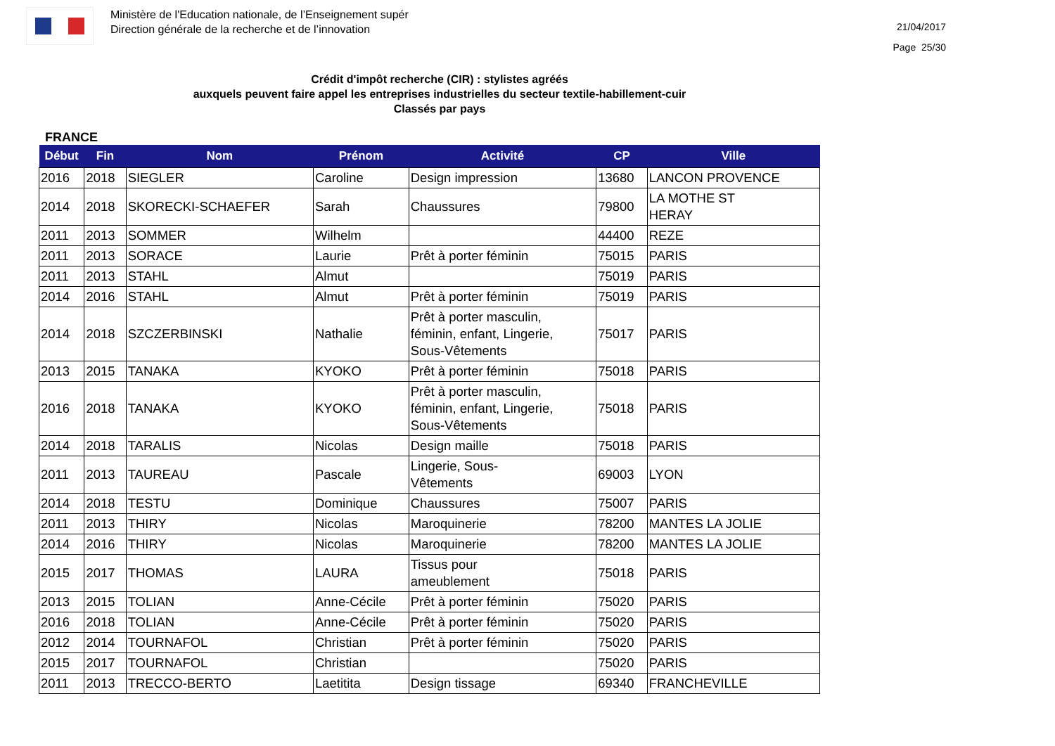Ministère de l'Education nationale, de l’Enseignement supér
Direction générale de la recherche et de l’innovation
21/04/2017
Page 25/30
Crédit d'impôt recherche (CIR) : stylistes agréés
auxquels peuvent faire appel les entreprises industrielles du secteur textile-habillement-cuir
Classés par pays
FRANCE
| Début | Fin | Nom | Prénom | Activité | CP | Ville |
| --- | --- | --- | --- | --- | --- | --- |
| 2016 | 2018 | SIEGLER | Caroline | Design impression | 13680 | LANCON PROVENCE |
| 2014 | 2018 | SKORECKI-SCHAEFER | Sarah | Chaussures | 79800 | LA MOTHE ST HERAY |
| 2011 | 2013 | SOMMER | Wilhelm | | 44400 | REZE |
| 2011 | 2013 | SORACE | Laurie | Prêt à porter féminin | 75015 | PARIS |
| 2011 | 2013 | STAHL | Almut | | 75019 | PARIS |
| 2014 | 2016 | STAHL | Almut | Prêt à porter féminin | 75019 | PARIS |
| 2014 | 2018 | SZCZERBINSKI | Nathalie | Prêt à porter masculin, féminin, enfant, Lingerie, Sous-Vêtements | 75017 | PARIS |
| 2013 | 2015 | TANAKA | KYOKO | Prêt à porter féminin | 75018 | PARIS |
| 2016 | 2018 | TANAKA | KYOKO | Prêt à porter masculin, féminin, enfant, Lingerie, Sous-Vêtements | 75018 | PARIS |
| 2014 | 2018 | TARALIS | Nicolas | Design maille | 75018 | PARIS |
| 2011 | 2013 | TAUREAU | Pascale | Lingerie, Sous- Vêtements | 69003 | LYON |
| 2014 | 2018 | TESTU | Dominique | Chaussures | 75007 | PARIS |
| 2011 | 2013 | THIRY | Nicolas | Maroquinerie | 78200 | MANTES LA JOLIE |
| 2014 | 2016 | THIRY | Nicolas | Maroquinerie | 78200 | MANTES LA JOLIE |
| 2015 | 2017 | THOMAS | LAURA | Tissus pour ameublement | 75018 | PARIS |
| 2013 | 2015 | TOLIAN | Anne-Cécile | Prêt à porter féminin | 75020 | PARIS |
| 2016 | 2018 | TOLIAN | Anne-Cécile | Prêt à porter féminin | 75020 | PARIS |
| 2012 | 2014 | TOURNAFOL | Christian | Prêt à porter féminin | 75020 | PARIS |
| 2015 | 2017 | TOURNAFOL | Christian | | 75020 | PARIS |
| 2011 | 2013 | TRECCO-BERTO | Laetitita | Design tissage | 69340 | FRANCHEVILLE |